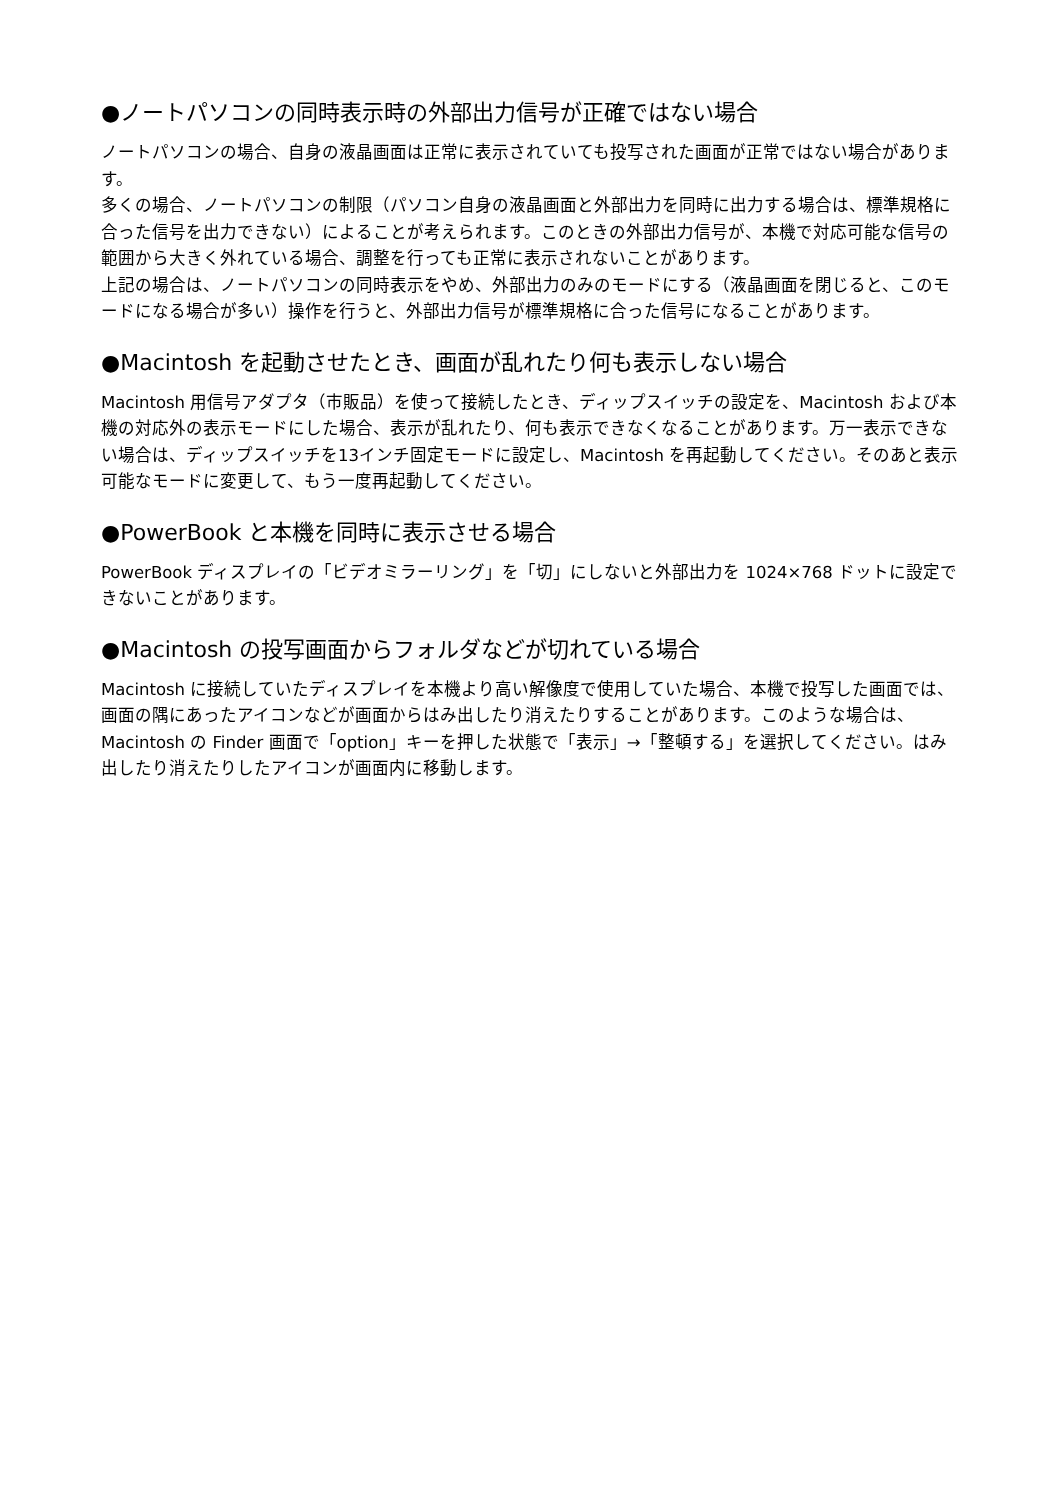●ノートパソコンの同時表示時の外部出力信号が正確ではない場合
ノートパソコンの場合、自身の液晶画面は正常に表示されていても投写された画面が正常ではない場合があります。
多くの場合、ノートパソコンの制限（パソコン自身の液晶画面と外部出力を同時に出力する場合は、標準規格に合った信号を出力できない）によることが考えられます。このときの外部出力信号が、本機で対応可能な信号の範囲から大きく外れている場合、調整を行っても正常に表示されないことがあります。
上記の場合は、ノートパソコンの同時表示をやめ、外部出力のみのモードにする（液晶画面を閉じると、このモードになる場合が多い）操作を行うと、外部出力信号が標準規格に合った信号になることがあります。
●Macintosh を起動させたとき、画面が乱れたり何も表示しない場合
Macintosh 用信号アダプタ（市販品）を使って接続したとき、ディップスイッチの設定を、Macintosh および本機の対応外の表示モードにした場合、表示が乱れたり、何も表示できなくなることがあります。万一表示できない場合は、ディップスイッチを13インチ固定モードに設定し、Macintosh を再起動してください。そのあと表示可能なモードに変更して、もう一度再起動してください。
●PowerBook と本機を同時に表示させる場合
PowerBook ディスプレイの「ビデオミラーリング」を「切」にしないと外部出力を 1024×768 ドットに設定できないことがあります。
●Macintosh の投写画面からフォルダなどが切れている場合
Macintosh に接続していたディスプレイを本機より高い解像度で使用していた場合、本機で投写した画面では、画面の隅にあったアイコンなどが画面からはみ出したり消えたりすることがあります。このような場合は、Macintosh の Finder 画面で「option」キーを押した状態で「表示」→「整頓する」を選択してください。はみ出したり消えたりしたアイコンが画面内に移動します。